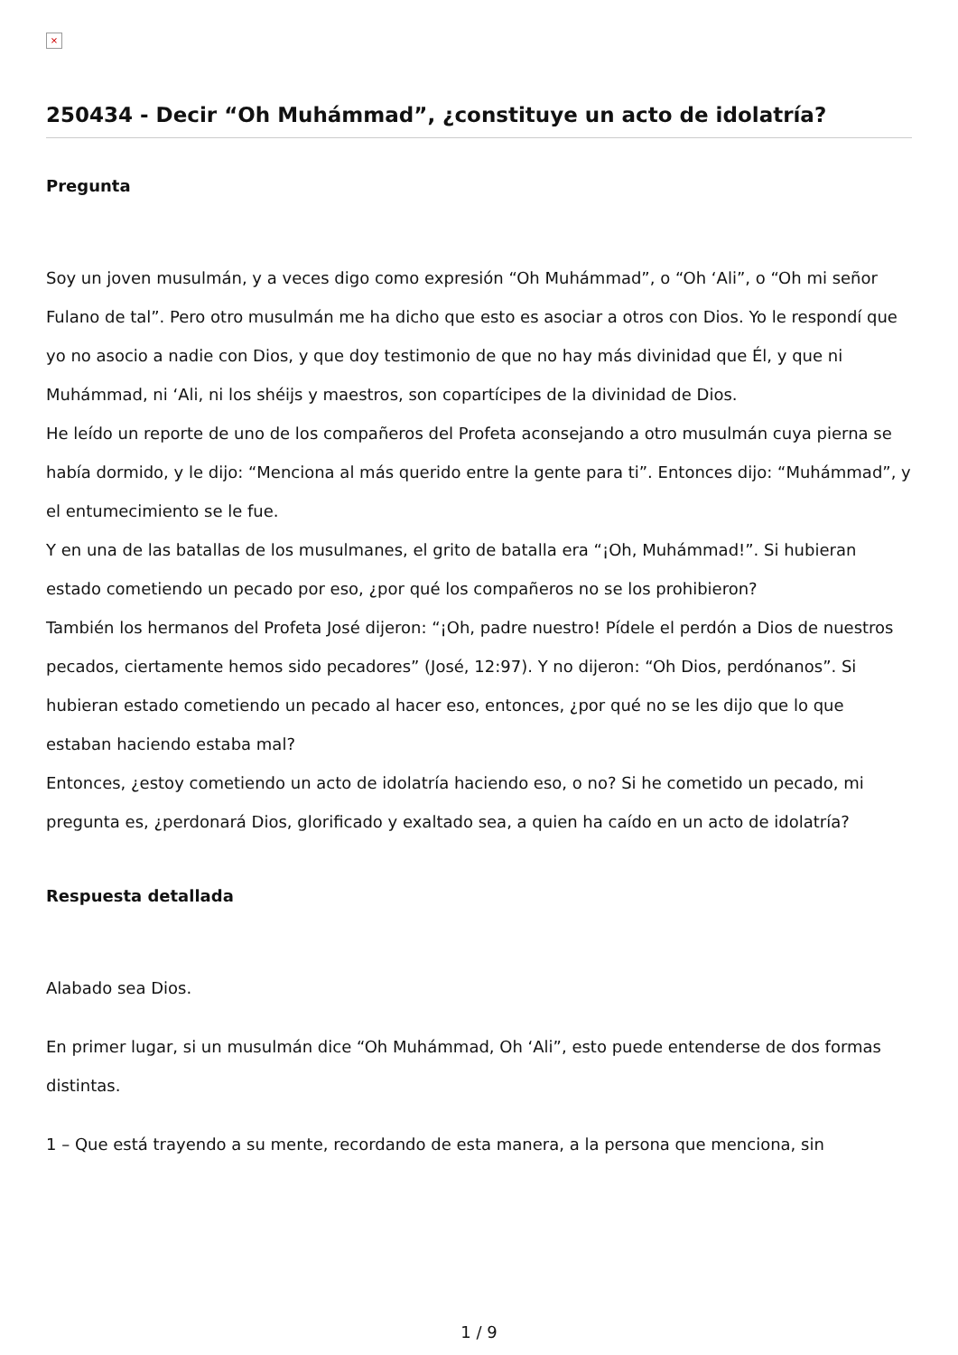×
250434 - Decir “Oh Muhámmad”, ¿constituye un acto de idolatría?
Pregunta
Soy un joven musulmán, y a veces digo como expresión “Oh Muhámmad”, o “Oh ‘Ali”, o “Oh mi señor Fulano de tal”. Pero otro musulmán me ha dicho que esto es asociar a otros con Dios. Yo le respondí que yo no asocio a nadie con Dios, y que doy testimonio de que no hay más divinidad que Él, y que ni Muhámmad, ni ‘Ali, ni los shéijs y maestros, son copartícipes de la divinidad de Dios.
He leído un reporte de uno de los compañeros del Profeta aconsejando a otro musulmán cuya pierna se había dormido, y le dijo: “Menciona al más querido entre la gente para ti”. Entonces dijo: “Muhámmad”, y el entumecimiento se le fue.
Y en una de las batallas de los musulmanes, el grito de batalla era “¡Oh, Muhámmad!”. Si hubieran estado cometiendo un pecado por eso, ¿por qué los compañeros no se los prohibieron?
También los hermanos del Profeta José dijeron: “¡Oh, padre nuestro! Pídele el perdón a Dios de nuestros pecados, ciertamente hemos sido pecadores” (José, 12:97). Y no dijeron: “Oh Dios, perdónanos”. Si hubieran estado cometiendo un pecado al hacer eso, entonces, ¿por qué no se les dijo que lo que estaban haciendo estaba mal?
Entonces, ¿estoy cometiendo un acto de idolatría haciendo eso, o no? Si he cometido un pecado, mi pregunta es, ¿perdonará Dios, glorificado y exaltado sea, a quien ha caído en un acto de idolatría?
Respuesta detallada
Alabado sea Dios.
En primer lugar, si un musulmán dice “Oh Muhámmad, Oh ‘Ali”, esto puede entenderse de dos formas distintas.
1 – Que está trayendo a su mente, recordando de esta manera, a la persona que menciona, sin
1 / 9